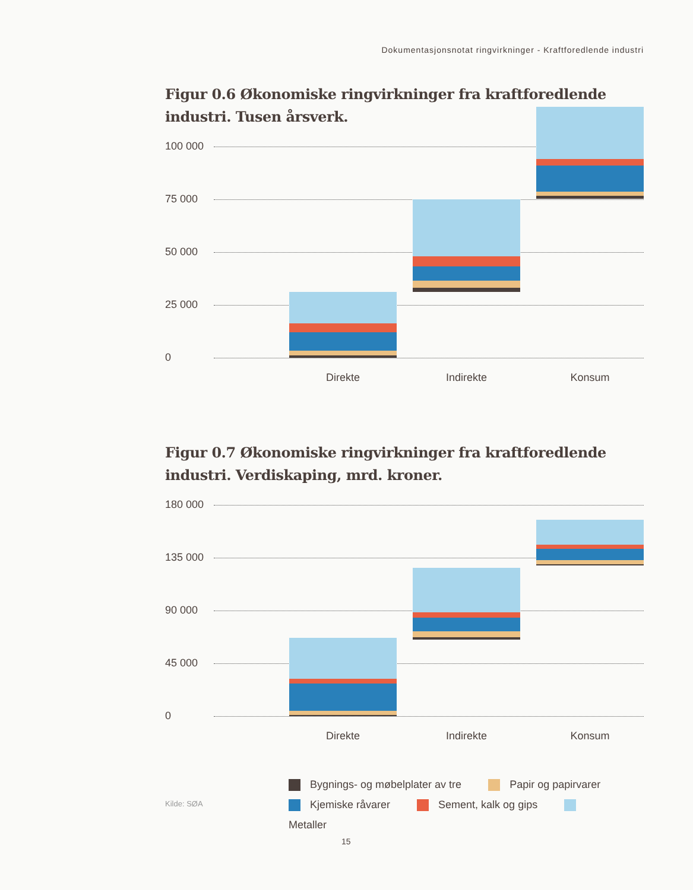Dokumentasjonsnotat ringvirkninger - Kraftforedlende industri
Figur 0.6 Økonomiske ringvirkninger fra kraftforedlende industri. Tusen årsverk.
100 000
75 000
50 000
25 000
0
Direkte Indirekte Konsum
Figur 0.7 Økonomiske ringvirkninger fra kraftforedlende industri. Verdiskaping, mrd. kroner.
180 000
135 000
90 000
45 000
0
Direkte Indirekte Konsum
Bygnings- og møbelplater av tre Papir og papirvarer
Kjemiske råvarer Sement, kalk og gips Metaller
Kilde: SØA
15